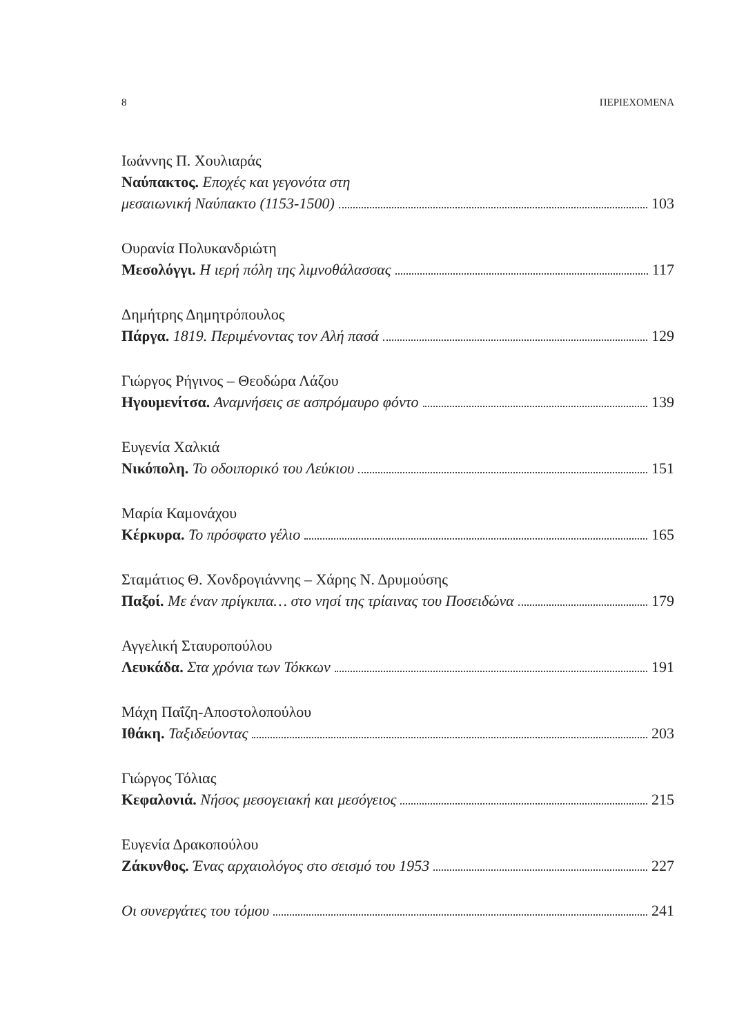8 ΠΕΡΙΕΧΟΜΕΝΑ
Ιωάννης Π. Χουλιαράς
Ναύπακτος. Εποχές και γεγονότα στη
μεσαιωνική Ναύπακτο (1153-1500) 103
Ουρανία Πολυκανδριώτη
Μεσολόγγι. Η ιερή πόλη της λιμνοθάλασσας 117
Δημήτρης Δημητρόπουλος
Πάργα. 1819. Περιμένοντας τον Αλή πασά 129
Γιώργος Ρήγινος – Θεοδώρα Λάζου
Ηγουμενίτσα. Αναμνήσεις σε ασπρόμαυρο φόντο 139
Ευγενία Χαλκιά
Νικόπολη. Το οδοιπορικό του Λεύκιου 151
Μαρία Καμονάχου
Κέρκυρα. Το πρόσφατο γέλιο 165
Σταμάτιος Θ. Χονδρογιάννης – Χάρης Ν. Δρυμούσης
Παξοί. Με έναν πρίγκιπα… στο νησί της τρίαινας του Ποσειδώνα 179
Αγγελική Σταυροπούλου
Λευκάδα. Στα χρόνια των Τόκκων 191
Μάχη Παΐζη-Αποστολοπούλου
Ιθάκη. Ταξιδεύοντας 203
Γιώργος Τόλιας
Κεφαλονιά. Νήσος μεσογειακή και μεσόγειος 215
Ευγενία Δρακοπούλου
Ζάκυνθος. Ένας αρχαιολόγος στο σεισμό του 1953 227
Οι συνεργάτες του τόμου 241